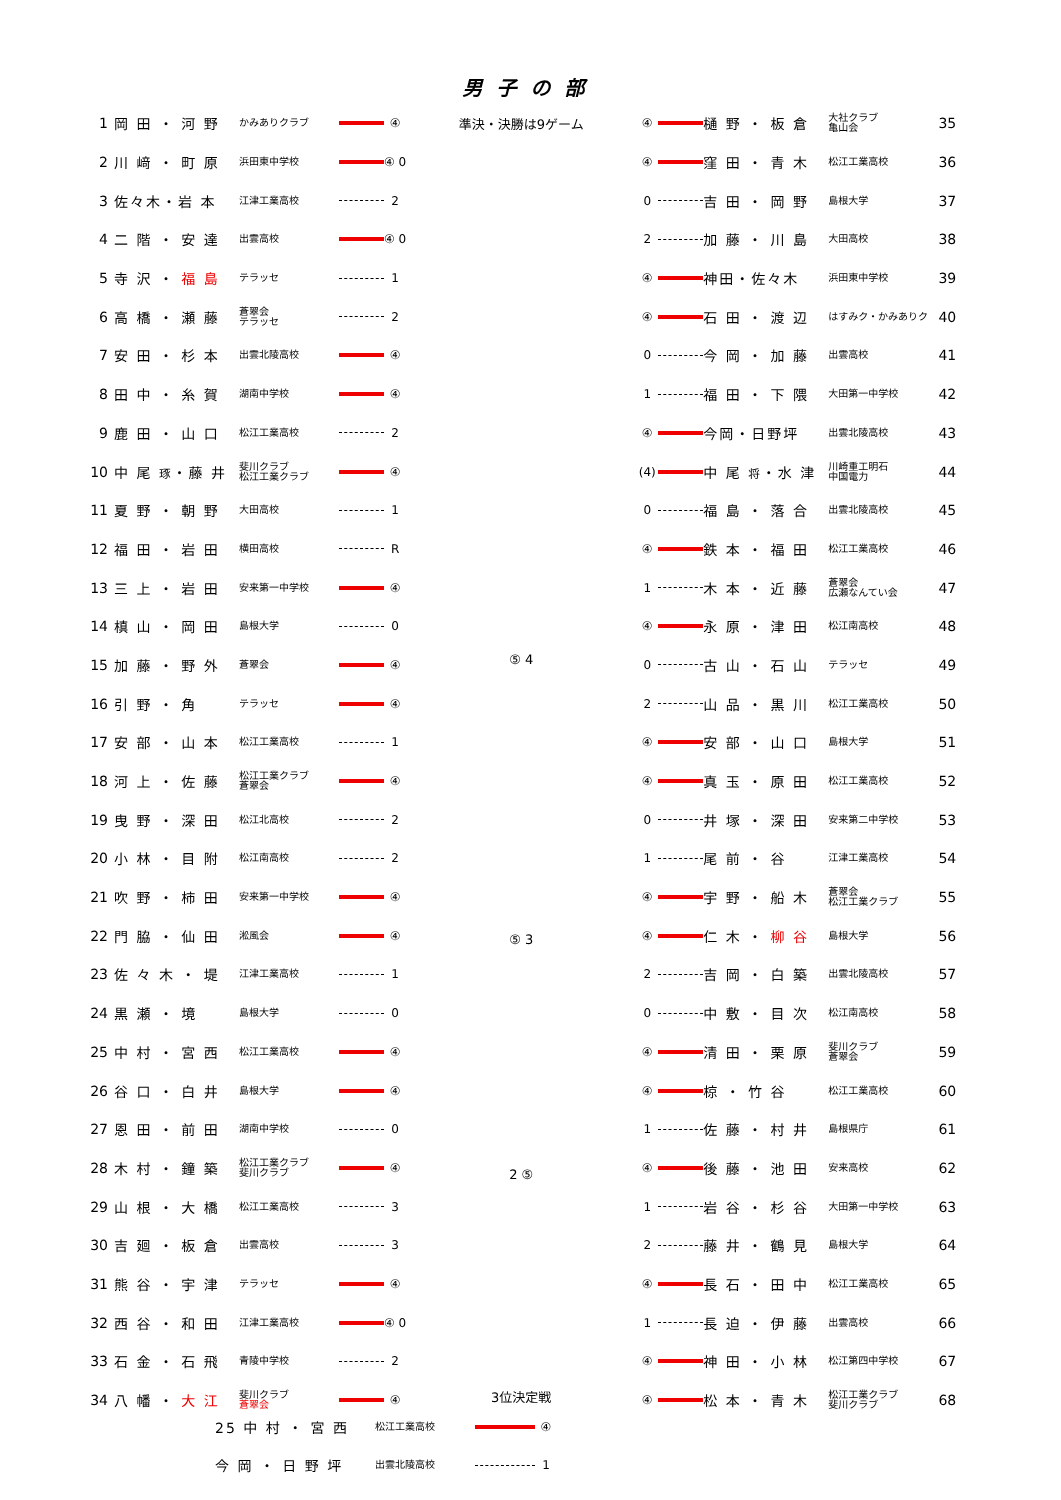男子の部
| 1 | 岡 田 ・ 河 野 | かみありクラブ | | ④ |
| 2 | 川 﨑 ・ 町 原 | 浜田東中学校 | | ④ 0 |
| 3 | 佐々木・岩 本 | 江津工業高校 | | 2 |
| 4 | 二 階 ・ 安 達 | 出雲高校 | | ④ 0 |
| 5 | 寺 沢 ・ 福 島 | テラッセ | | 1 |
| 6 | 高 橋 ・ 瀬 藤 | 蒼翠会 テラッセ | | 2 |
| 7 | 安 田 ・ 杉 本 | 出雲北陵高校 | | ④ |
| 8 | 田 中 ・ 糸 賀 | 湖南中学校 | | ④ |
| 9 | 鹿 田 ・ 山 口 | 松江工業高校 | | 2 |
| 10 | 中 尾 琢 ・藤 井 | 斐川クラブ 松江工業クラブ | | ④ |
| 11 | 夏 野 ・ 朝 野 | 大田高校 | | 1 |
| 12 | 福 田 ・ 岩 田 | 横田高校 | | R |
| 13 | 三 上 ・ 岩 田 | 安来第一中学校 | | ④ |
| 14 | 槙 山 ・ 岡 田 | 島根大学 | | 0 |
| 15 | 加 藤 ・ 野 外 | 蒼翠会 | | ④ |
| 16 | 引 野 ・ 角 | テラッセ | | ④ |
| 17 | 安 部 ・ 山 本 | 松江工業高校 | | 1 |
| 18 | 河 上 ・ 佐 藤 | 松江工業クラブ 蒼翠会 | | ④ |
| 19 | 曳 野 ・ 深 田 | 松江北高校 | | 2 |
| 20 | 小 林 ・ 目 附 | 松江南高校 | | 2 |
| 21 | 吹 野 ・ 柿 田 | 安来第一中学校 | | ④ |
| 22 | 門 脇 ・ 仙 田 | 淞風会 | | ④ |
| 23 | 佐 々 木 ・ 堤 | 江津工業高校 | | 1 |
| 24 | 黒 瀬 ・ 境 | 島根大学 | | 0 |
| 25 | 中 村 ・ 宮 西 | 松江工業高校 | | ④ |
| 26 | 谷 口 ・ 白 井 | 島根大学 | | ④ |
| 27 | 恩 田 ・ 前 田 | 湖南中学校 | | 0 |
| 28 | 木 村 ・ 鐘 築 | 松江工業クラブ 斐川クラブ | | ④ |
| 29 | 山 根 ・ 大 橋 | 松江工業高校 | | 3 |
| 30 | 吉 廻 ・ 板 倉 | 出雲高校 | | 3 |
| 31 | 熊 谷 ・ 宇 津 | テラッセ | | ④ |
| 32 | 西 谷 ・ 和 田 | 江津工業高校 | | ④ 0 |
| 33 | 石 金 ・ 石 飛 | 青陵中学校 | | 2 |
| 34 | 八 幡 ・ 大 江 | 斐川クラブ 蒼翠会 | | ④ |
準決・決勝は9ゲーム
⑤ 4
⑤ 3
2 ⑤
3位決定戦
| ④ | | 樋 野 ・ 板 倉 | 大社クラブ 亀山会 | 35 |
| ④ | | 窪 田 ・ 青 木 | 松江工業高校 | 36 |
| 0 | | 吉 田 ・ 岡 野 | 島根大学 | 37 |
| 2 | | 加 藤 ・ 川 島 | 大田高校 | 38 |
| ④ | | 神田・佐々木 | 浜田東中学校 | 39 |
| ④ | | 石 田 ・ 渡 辺 | はすみク・かみありク | 40 |
| 0 | | 今 岡 ・ 加 藤 | 出雲高校 | 41 |
| 1 | | 福 田 ・ 下 隈 | 大田第一中学校 | 42 |
| ④ | | 今岡・日野坪 | 出雲北陵高校 | 43 |
| (4) | | 中 尾 将 ・水 津 | 川崎重工明石 中国電力 | 44 |
| 0 | | 福 島 ・ 落 合 | 出雲北陵高校 | 45 |
| ④ | | 鉄 本 ・ 福 田 | 松江工業高校 | 46 |
| 1 | | 木 本 ・ 近 藤 | 蒼翠会 広瀬なんてい会 | 47 |
| ④ | | 永 原 ・ 津 田 | 松江南高校 | 48 |
| 0 | | 古 山 ・ 石 山 | テラッセ | 49 |
| 2 | | 山 品 ・ 黒 川 | 松江工業高校 | 50 |
| ④ | | 安 部 ・ 山 口 | 島根大学 | 51 |
| ④ | | 真 玉 ・ 原 田 | 松江工業高校 | 52 |
| 0 | | 井 塚 ・ 深 田 | 安来第二中学校 | 53 |
| 1 | | 尾 前 ・ 谷 | 江津工業高校 | 54 |
| ④ | | 宇 野 ・ 船 木 | 蒼翠会 松江工業クラブ | 55 |
| ④ | | 仁 木 ・ 柳 谷 | 島根大学 | 56 |
| 2 | | 吉 岡 ・ 白 築 | 出雲北陵高校 | 57 |
| 0 | | 中 敷 ・ 目 次 | 松江南高校 | 58 |
| ④ | | 清 田 ・ 栗 原 | 斐川クラブ 蒼翠会 | 59 |
| ④ | | 椋 ・ 竹 谷 | 松江工業高校 | 60 |
| 1 | | 佐 藤 ・ 村 井 | 島根県庁 | 61 |
| ④ | | 後 藤 ・ 池 田 | 安来高校 | 62 |
| 1 | | 岩 谷 ・ 杉 谷 | 大田第一中学校 | 63 |
| 2 | | 藤 井 ・ 鶴 見 | 島根大学 | 64 |
| ④ | | 長 石 ・ 田 中 | 松江工業高校 | 65 |
| 1 | | 長 迫 ・ 伊 藤 | 出雲高校 | 66 |
| ④ | | 神 田 ・ 小 林 | 松江第四中学校 | 67 |
| ④ | | 松 本 ・ 青 木 | 松江工業クラブ 斐川クラブ | 68 |
| 25 中 村 ・ 宮 西 | 松江工業高校 | | ④ |
| 今 岡 ・ 日 野 坪 | 出雲北陵高校 | | 1 |